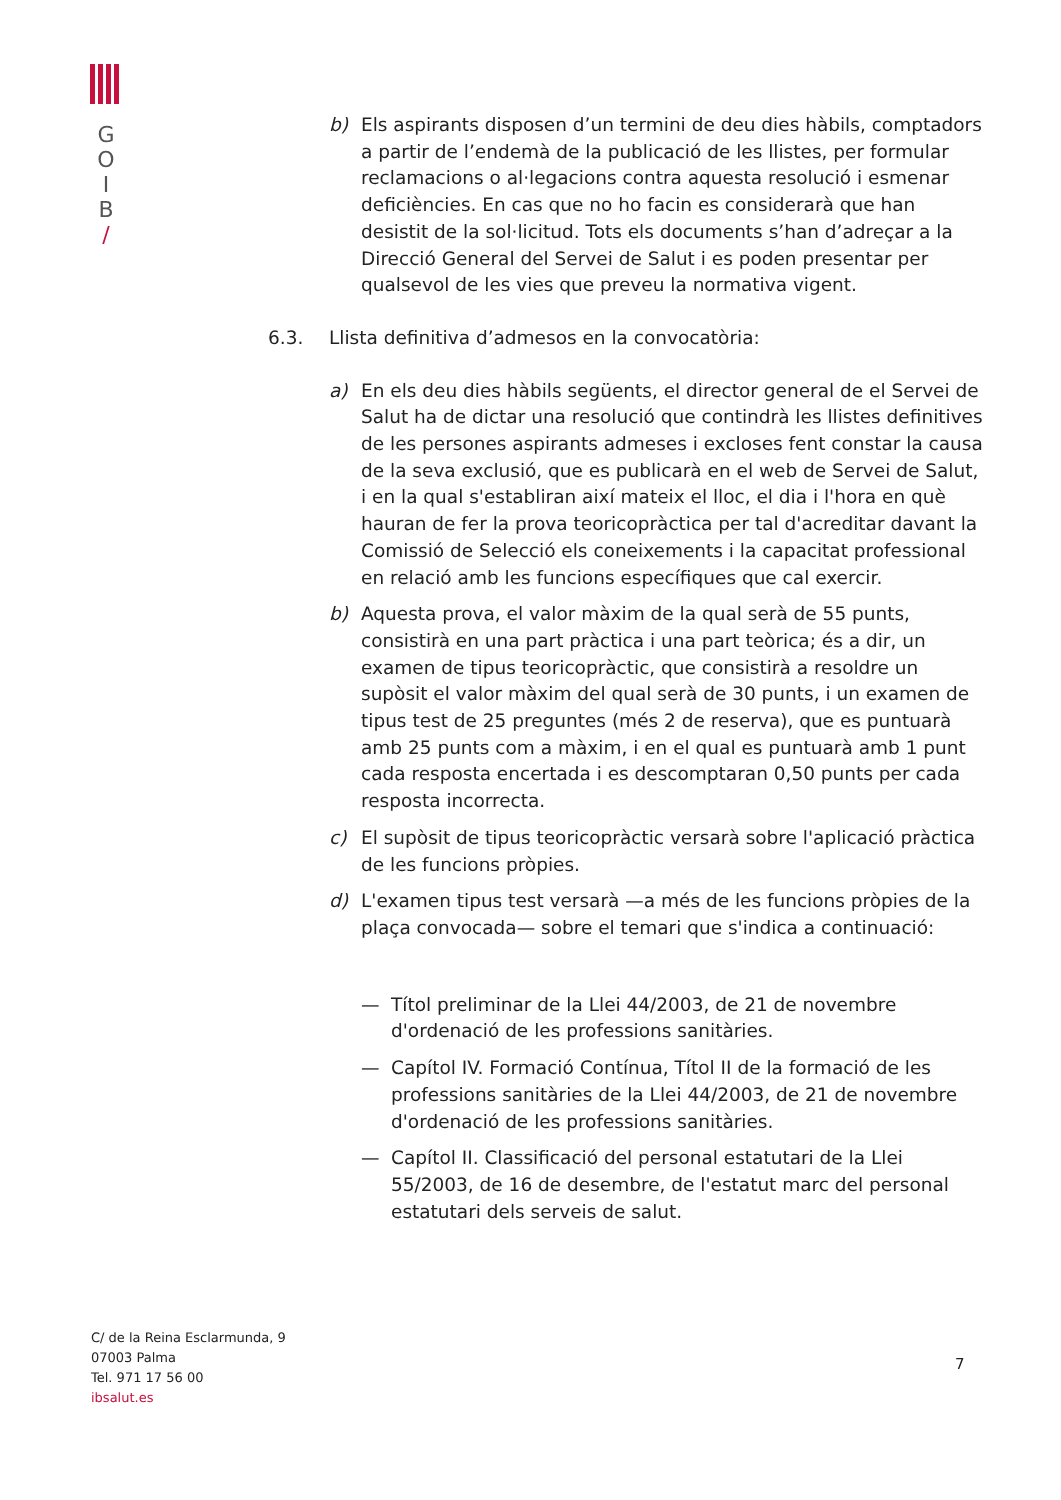G
O
I
B
/
b) Els aspirants disposen d’un termini de deu dies hàbils, comptadors a partir de l’endemà de la publicació de les llistes, per formular reclamacions o al·legacions contra aquesta resolució i esmenar deficiències. En cas que no ho facin es considerarà que han desistit de la sol·licitud. Tots els documents s’han d’adreçar a la Direcció General del Servei de Salut i es poden presentar per qualsevol de les vies que preveu la normativa vigent.
6.3. Llista definitiva d’admesos en la convocatòria:
a) En els deu dies hàbils següents, el director general de el Servei de Salut ha de dictar una resolució que contindrà les llistes definitives de les persones aspirants admeses i excloses fent constar la causa de la seva exclusió, que es publicarà en el web de Servei de Salut, i en la qual s'establiran així mateix el lloc, el dia i l'hora en què hauran de fer la prova teoricopràctica per tal d'acreditar davant la Comissió de Selecció els coneixements i la capacitat professional en relació amb les funcions específiques que cal exercir.
b) Aquesta prova, el valor màxim de la qual serà de 55 punts, consistirà en una part pràctica i una part teòrica; és a dir, un examen de tipus teoricopràctic, que consistirà a resoldre un supòsit el valor màxim del qual serà de 30 punts, i un examen de tipus test de 25 preguntes (més 2 de reserva), que es puntuarà amb 25 punts com a màxim, i en el qual es puntuarà amb 1 punt cada resposta encertada i es descomptaran 0,50 punts per cada resposta incorrecta.
c) El supòsit de tipus teoricopràctic versarà sobre l'aplicació pràctica de les funcions pròpies.
d) L'examen tipus test versarà —a més de les funcions pròpies de la plaça convocada— sobre el temari que s'indica a continuació:
— Títol preliminar de la Llei 44/2003, de 21 de novembre d'ordenació de les professions sanitàries.
— Capítol IV. Formació Contínua, Títol II de la formació de les professions sanitàries de la Llei 44/2003, de 21 de novembre d'ordenació de les professions sanitàries.
— Capítol II. Classificació del personal estatutari de la Llei 55/2003, de 16 de desembre, de l'estatut marc del personal estatutari dels serveis de salut.
C/ de la Reina Esclarmunda, 9
07003 Palma
Tel. 971 17 56 00
ibsalut.es
7